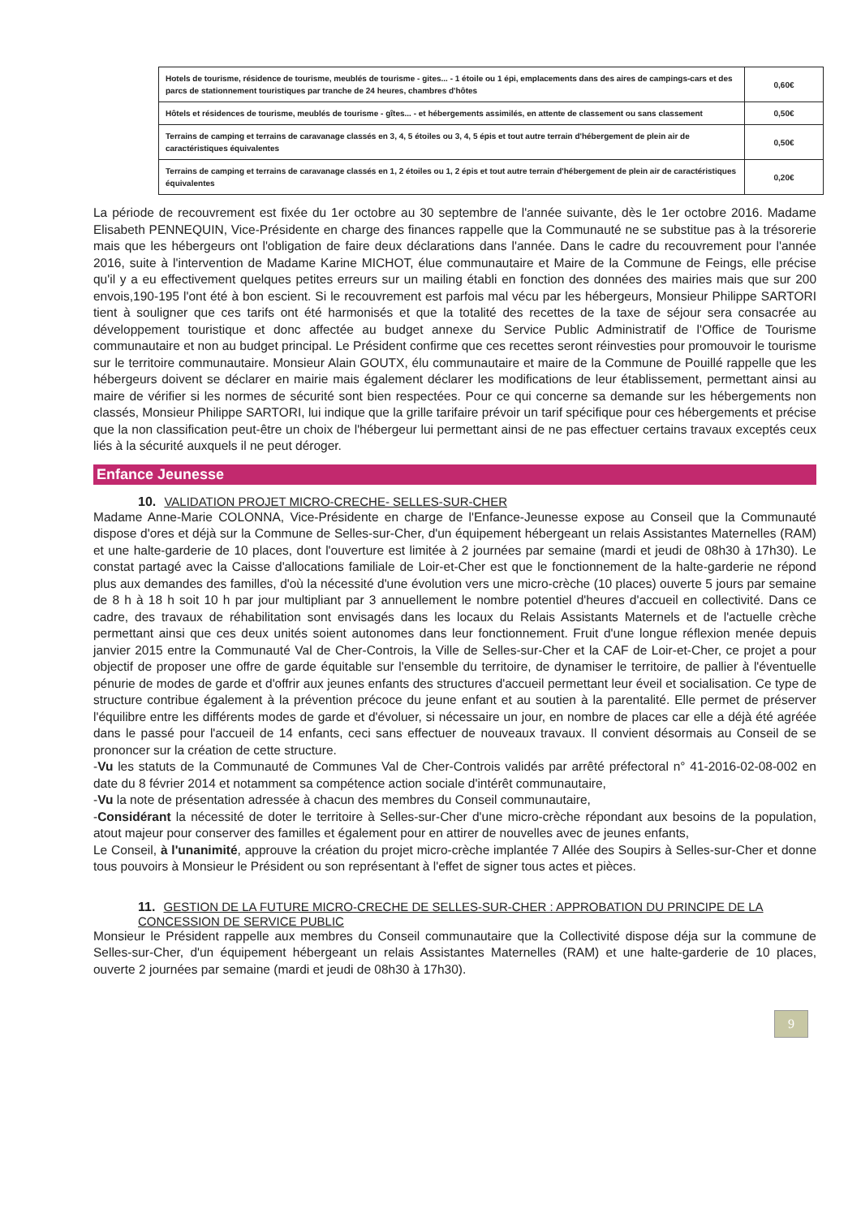| Hotels de tourisme, résidence de tourisme, meublés de tourisme - gites... - 1 étoile ou 1 épi, emplacements dans des aires de campings-cars et des parcs de stationnement touristiques par tranche de 24 heures, chambres d'hôtes | 0,60€ |
| Hôtels et résidences de tourisme, meublés de tourisme - gîtes... - et hébergements assimilés, en attente de classement ou sans classement | 0,50€ |
| Terrains de camping et terrains de caravanage classés en 3, 4, 5 étoiles ou 3, 4, 5 épis et tout autre terrain d'hébergement de plein air de caractéristiques équivalentes | 0,50€ |
| Terrains de camping et terrains de caravanage classés en 1, 2 étoiles ou 1, 2 épis et tout autre terrain d'hébergement de plein air de caractéristiques équivalentes | 0,20€ |
La période de recouvrement est fixée du 1er octobre au 30 septembre de l'année suivante, dès le 1er octobre 2016. Madame Elisabeth PENNEQUIN, Vice-Présidente en charge des finances rappelle que la Communauté ne se substitue pas à la trésorerie mais que les hébergeurs ont l'obligation de faire deux déclarations dans l'année. Dans le cadre du recouvrement pour l'année 2016, suite à l'intervention de Madame Karine MICHOT, élue communautaire et Maire de la Commune de Feings, elle précise qu'il y a eu effectivement quelques petites erreurs sur un mailing établi en fonction des données des mairies mais que sur 200 envois,190-195 l'ont été à bon escient. Si le recouvrement est parfois mal vécu par les hébergeurs, Monsieur Philippe SARTORI tient à souligner que ces tarifs ont été harmonisés et que la totalité des recettes de la taxe de séjour sera consacrée au développement touristique et donc affectée au budget annexe du Service Public Administratif de l'Office de Tourisme communautaire et non au budget principal. Le Président confirme que ces recettes seront réinvesties pour promouvoir le tourisme sur le territoire communautaire. Monsieur Alain GOUTX, élu communautaire et maire de la Commune de Pouillé rappelle que les hébergeurs doivent se déclarer en mairie mais également déclarer les modifications de leur établissement, permettant ainsi au maire de vérifier si les normes de sécurité sont bien respectées. Pour ce qui concerne sa demande sur les hébergements non classés, Monsieur Philippe SARTORI, lui indique que la grille tarifaire prévoir un tarif spécifique pour ces hébergements et précise que la non classification peut-être un choix de l'hébergeur lui permettant ainsi de ne pas effectuer certains travaux exceptés ceux liés à la sécurité auxquels il ne peut déroger.
Enfance Jeunesse
10. VALIDATION PROJET MICRO-CRECHE- SELLES-SUR-CHER
Madame Anne-Marie COLONNA, Vice-Présidente en charge de l'Enfance-Jeunesse expose au Conseil que la Communauté dispose d'ores et déjà sur la Commune de Selles-sur-Cher, d'un équipement hébergeant un relais Assistantes Maternelles (RAM) et une halte-garderie de 10 places, dont l'ouverture est limitée à 2 journées par semaine (mardi et jeudi de 08h30 à 17h30). Le constat partagé avec la Caisse d'allocations familiale de Loir-et-Cher est que le fonctionnement de la halte-garderie ne répond plus aux demandes des familles, d'où la nécessité d'une évolution vers une micro-crèche (10 places) ouverte 5 jours par semaine de 8 h à 18 h soit 10 h par jour multipliant par 3 annuellement le nombre potentiel d'heures d'accueil en collectivité. Dans ce cadre, des travaux de réhabilitation sont envisagés dans les locaux du Relais Assistants Maternels et de l'actuelle crèche permettant ainsi que ces deux unités soient autonomes dans leur fonctionnement. Fruit d'une longue réflexion menée depuis janvier 2015 entre la Communauté Val de Cher-Controis, la Ville de Selles-sur-Cher et la CAF de Loir-et-Cher, ce projet a pour objectif de proposer une offre de garde équitable sur l'ensemble du territoire, de dynamiser le territoire, de pallier à l'éventuelle pénurie de modes de garde et d'offrir aux jeunes enfants des structures d'accueil permettant leur éveil et socialisation. Ce type de structure contribue également à la prévention précoce du jeune enfant et au soutien à la parentalité. Elle permet de préserver l'équilibre entre les différents modes de garde et d'évoluer, si nécessaire un jour, en nombre de places car elle a déjà été agréée dans le passé pour l'accueil de 14 enfants, ceci sans effectuer de nouveaux travaux. Il convient désormais au Conseil de se prononcer sur la création de cette structure.
-Vu les statuts de la Communauté de Communes Val de Cher-Controis validés par arrêté préfectoral n° 41-2016-02-08-002 en date du 8 février 2014 et notamment sa compétence action sociale d'intérêt communautaire,
-Vu la note de présentation adressée à chacun des membres du Conseil communautaire,
-Considérant la nécessité de doter le territoire à Selles-sur-Cher d'une micro-crèche répondant aux besoins de la population, atout majeur pour conserver des familles et également pour en attirer de nouvelles avec de jeunes enfants,
Le Conseil, à l'unanimité, approuve la création du projet micro-crèche implantée 7 Allée des Soupirs à Selles-sur-Cher et donne tous pouvoirs à Monsieur le Président ou son représentant à l'effet de signer tous actes et pièces.
11. GESTION DE LA FUTURE MICRO-CRECHE DE SELLES-SUR-CHER : APPROBATION DU PRINCIPE DE LA CONCESSION DE SERVICE PUBLIC
Monsieur le Président rappelle aux membres du Conseil communautaire que la Collectivité dispose déja sur la commune de Selles-sur-Cher, d'un équipement hébergeant un relais Assistantes Maternelles (RAM) et une halte-garderie de 10 places, ouverte 2 journées par semaine (mardi et jeudi de 08h30 à 17h30).
9